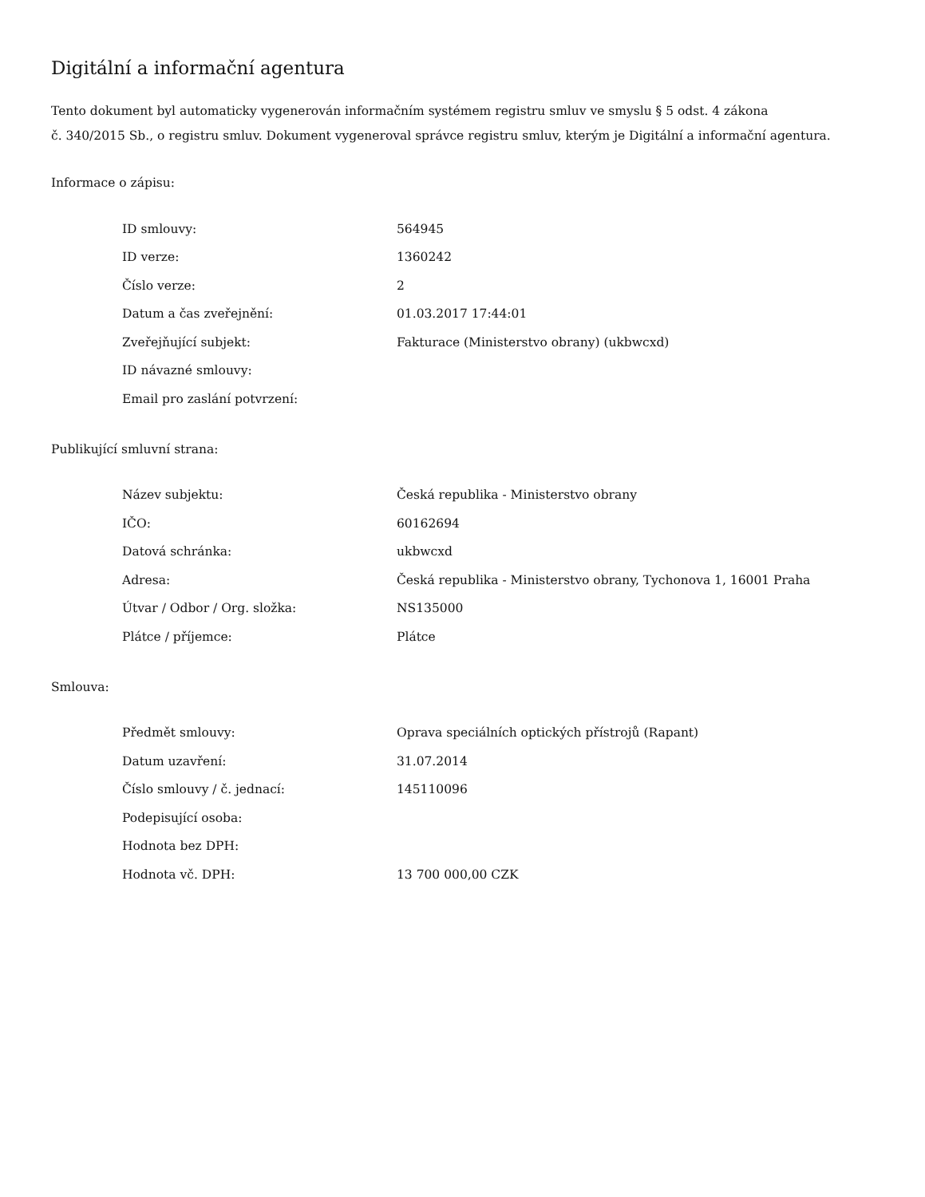Digitální a informační agentura
Tento dokument byl automaticky vygenerován informačním systémem registru smluv ve smyslu § 5 odst. 4 zákona
č. 340/2015 Sb., o registru smluv. Dokument vygeneroval správce registru smluv, kterým je Digitální a informační agentura.
Informace o zápisu:
| ID smlouvy: | 564945 |
| ID verze: | 1360242 |
| Číslo verze: | 2 |
| Datum a čas zveřejnění: | 01.03.2017 17:44:01 |
| Zveřejňující subjekt: | Fakturace (Ministerstvo obrany) (ukbwcxd) |
| ID návazné smlouvy: | |
| Email pro zaslání potvrzení: | |
Publikující smluvní strana:
| Název subjektu: | Česká republika - Ministerstvo obrany |
| IČO: | 60162694 |
| Datová schránka: | ukbwcxd |
| Adresa: | Česká republika - Ministerstvo obrany, Tychonova 1, 16001 Praha |
| Útvar / Odbor / Org. složka: | NS135000 |
| Plátce / příjemce: | Plátce |
Smlouva:
| Předmět smlouvy: | Oprava speciálních optických přístrojů (Rapant) |
| Datum uzavření: | 31.07.2014 |
| Číslo smlouvy / č. jednací: | 145110096 |
| Podepisující osoba: | |
| Hodnota bez DPH: | |
| Hodnota vč. DPH: | 13 700 000,00 CZK |